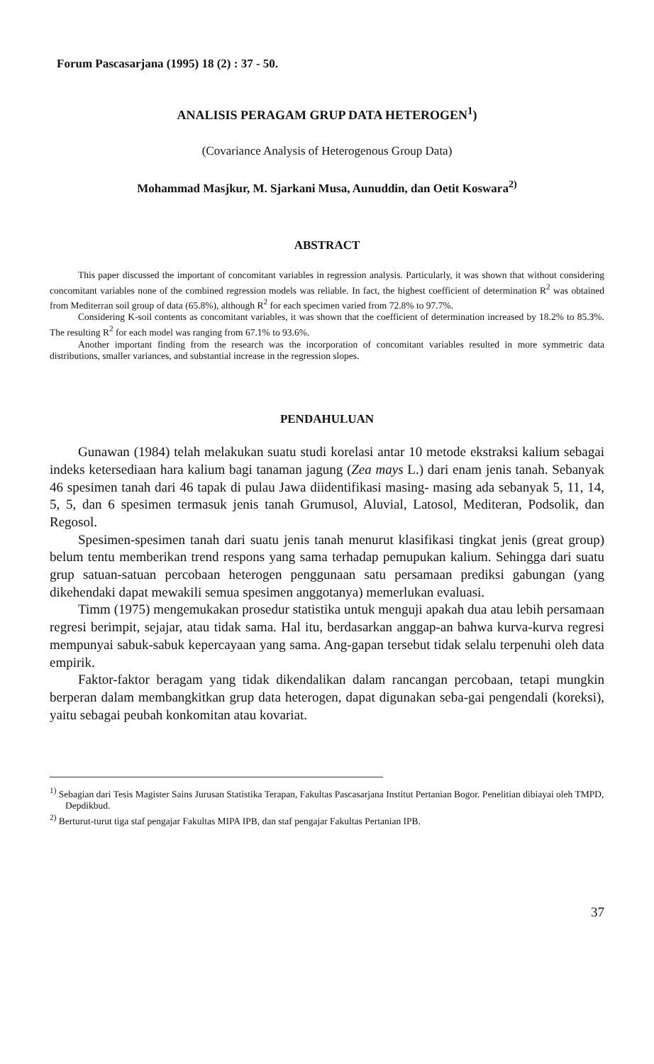Forum Pascasarjana (1995) 18 (2) : 37 - 50.
ANALISIS PERAGAM GRUP DATA HETEROGEN<sup>1</sup>)
(Covariance Analysis of Heterogenous Group Data)
Mohammad Masjkur, M. Sjarkani Musa, Aunuddin, dan Oetit Koswara<sup>2)</sup>
ABSTRACT
This paper discussed the important of concomitant variables in regression analysis. Particularly, it was shown that without considering concomitant variables none of the combined regression models was reliable. In fact, the highest coefficient of determination R<sup>2</sup> was obtained from Mediterran soil group of data (65.8%), although R<sup>2</sup> for each specimen varied from 72.8% to 97.7%.
Considering K-soil contents as concomitant variables, it was shown that the coefficient of determination increased by 18.2% to 85.3%. The resulting R<sup>2</sup> for each model was ranging from 67.1% to 93.6%.
Another important finding from the research was the incorporation of concomitant variables resulted in more symmetric data distributions, smaller variances, and substantial increase in the regression slopes.
PENDAHULUAN
Gunawan (1984) telah melakukan suatu studi korelasi antar 10 metode ekstraksi kalium sebagai indeks ketersediaan hara kalium bagi tanaman jagung (Zea mays L.) dari enam jenis tanah. Sebanyak 46 spesimen tanah dari 46 tapak di pulau Jawa diidentifikasi masing- masing ada sebanyak 5, 11, 14, 5, 5, dan 6 spesimen termasuk jenis tanah Grumusol, Aluvial, Latosol, Mediteran, Podsolik, dan Regosol.
Spesimen-spesimen tanah dari suatu jenis tanah menurut klasifikasi tingkat jenis (great group) belum tentu memberikan trend respons yang sama terhadap pemupukan kalium. Sehingga dari suatu grup satuan-satuan percobaan heterogen penggunaan satu persamaan prediksi gabungan (yang dikehendaki dapat mewakili semua spesimen anggotanya) memerlukan evaluasi.
Timm (1975) mengemukakan prosedur statistika untuk menguji apakah dua atau lebih persamaan regresi berimpit, sejajar, atau tidak sama. Hal itu, berdasarkan anggap-an bahwa kurva-kurva regresi mempunyai sabuk-sabuk kepercayaan yang sama. Ang-gapan tersebut tidak selalu terpenuhi oleh data empirik.
Faktor-faktor beragam yang tidak dikendalikan dalam rancangan percobaan, tetapi mungkin berperan dalam membangkitkan grup data heterogen, dapat digunakan seba-gai pengendali (koreksi), yaitu sebagai peubah konkomitan atau kovariat.
<sup>1)</sup> Sebagian dari Tesis Magister Sains Jurusan Statistika Terapan, Fakultas Pascasarjana Institut Pertanian Bogor. Penelitian dibiayai oleh TMPD, Depdikbud.
<sup>2)</sup> Berturut-turut tiga staf pengajar Fakultas MIPA IPB, dan staf pengajar Fakultas Pertanian IPB.
37